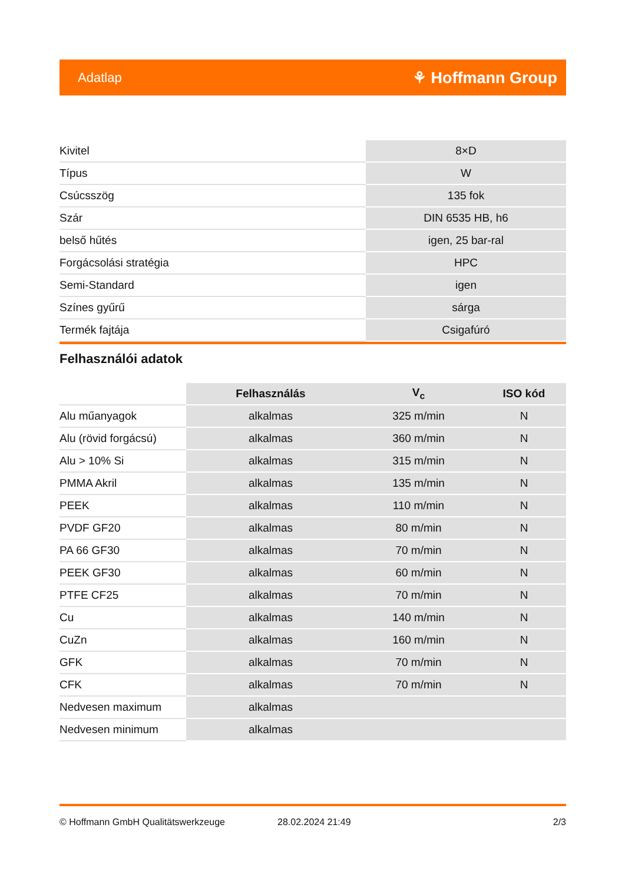Adatlap ⚘ Hoffmann Group
| Kivitel | 8×D |
| Típus | W |
| Csúcsszög | 135 fok |
| Szár | DIN 6535 HB, h6 |
| belső hűtés | igen, 25 bar-ral |
| Forgácsolási stratégia | HPC |
| Semi-Standard | igen |
| Színes gyűrű | sárga |
| Termék fajtája | Csigafúró |
Felhasználói adatok
| | Felhasználás | V<sub>c</sub> | ISO kód |
| --- | --- | --- | --- |
| Alu műanyagok | alkalmas | 325 m/min | N |
| Alu (rövid forgácsú) | alkalmas | 360 m/min | N |
| Alu > 10% Si | alkalmas | 315 m/min | N |
| PMMA Akril | alkalmas | 135 m/min | N |
| PEEK | alkalmas | 110 m/min | N |
| PVDF GF20 | alkalmas | 80 m/min | N |
| PA 66 GF30 | alkalmas | 70 m/min | N |
| PEEK GF30 | alkalmas | 60 m/min | N |
| PTFE CF25 | alkalmas | 70 m/min | N |
| Cu | alkalmas | 140 m/min | N |
| CuZn | alkalmas | 160 m/min | N |
| GFK | alkalmas | 70 m/min | N |
| CFK | alkalmas | 70 m/min | N |
| Nedvesen maximum | alkalmas | | |
| Nedvesen minimum | alkalmas | | |
© Hoffmann GmbH Qualitätswerkzeuge 28.02.2024 21:49 2/3